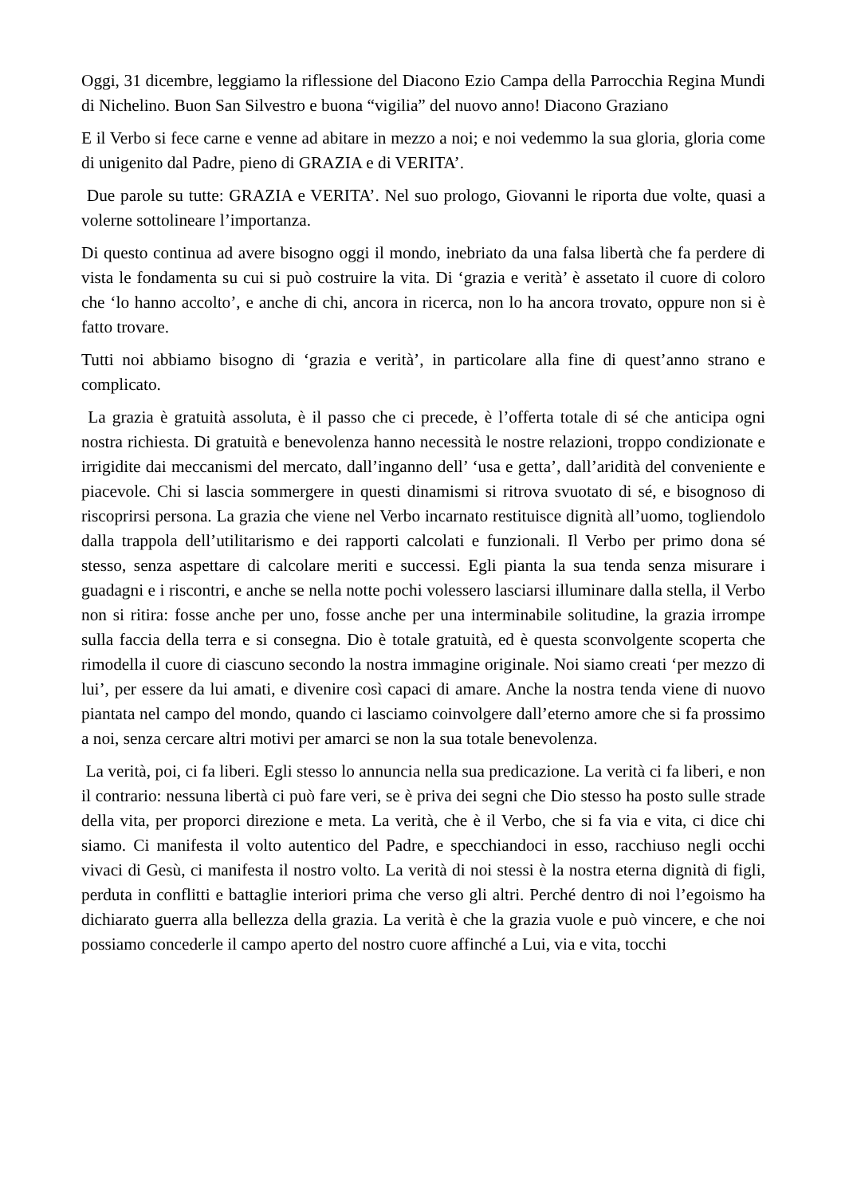Oggi, 31 dicembre, leggiamo la riflessione del Diacono Ezio Campa della Parrocchia Regina Mundi di Nichelino. Buon San Silvestro e buona “vigilia” del nuovo anno! Diacono Graziano
E il Verbo si fece carne e venne ad abitare in mezzo a noi; e noi vedemmo la sua gloria, gloria come di unigenito dal Padre, pieno di GRAZIA e di VERITA’.
Due parole su tutte: GRAZIA e VERITA’. Nel suo prologo, Giovanni le riporta due volte, quasi a volerne sottolineare l’importanza.
Di questo continua ad avere bisogno oggi il mondo, inebriato da una falsa libertà che fa perdere di vista le fondamenta su cui si può costruire la vita. Di ‘grazia e verità’ è assetato il cuore di coloro che ‘lo hanno accolto’, e anche di chi, ancora in ricerca, non lo ha ancora trovato, oppure non si è fatto trovare.
Tutti noi abbiamo bisogno di ‘grazia e verità’, in particolare alla fine di quest’anno strano e complicato.
La grazia è gratuità assoluta, è il passo che ci precede, è l’offerta totale di sé che anticipa ogni nostra richiesta. Di gratuità e benevolenza hanno necessità le nostre relazioni, troppo condizionate e irrigidite dai meccanismi del mercato, dall’inganno dell’ ‘usa e getta’, dall’aridità del conveniente e piacevole. Chi si lascia sommergere in questi dinamismi si ritrova svuotato di sé, e bisognoso di riscoprirsi persona. La grazia che viene nel Verbo incarnato restituisce dignità all’uomo, togliendolo dalla trappola dell’utilitarismo e dei rapporti calcolati e funzionali. Il Verbo per primo dona sé stesso, senza aspettare di calcolare meriti e successi. Egli pianta la sua tenda senza misurare i guadagni e i riscontri, e anche se nella notte pochi volessero lasciarsi illuminare dalla stella, il Verbo non si ritira: fosse anche per uno, fosse anche per una interminabile solitudine, la grazia irrompe sulla faccia della terra e si consegna. Dio è totale gratuità, ed è questa sconvolgente scoperta che rimodella il cuore di ciascuno secondo la nostra immagine originale. Noi siamo creati ‘per mezzo di lui’, per essere da lui amati, e divenire così capaci di amare. Anche la nostra tenda viene di nuovo piantata nel campo del mondo, quando ci lasciamo coinvolgere dall’eterno amore che si fa prossimo a noi, senza cercare altri motivi per amarci se non la sua totale benevolenza.
La verità, poi, ci fa liberi. Egli stesso lo annuncia nella sua predicazione. La verità ci fa liberi, e non il contrario: nessuna libertà ci può fare veri, se è priva dei segni che Dio stesso ha posto sulle strade della vita, per proporci direzione e meta. La verità, che è il Verbo, che si fa via e vita, ci dice chi siamo. Ci manifesta il volto autentico del Padre, e specchiandoci in esso, racchiuso negli occhi vivaci di Gesù, ci manifesta il nostro volto. La verità di noi stessi è la nostra eterna dignità di figli, perduta in conflitti e battaglie interiori prima che verso gli altri. Perché dentro di noi l’egoismo ha dichiarato guerra alla bellezza della grazia. La verità è che la grazia vuole e può vincere, e che noi possiamo concederle il campo aperto del nostro cuore affinché a Lui, via e vita, tocchi